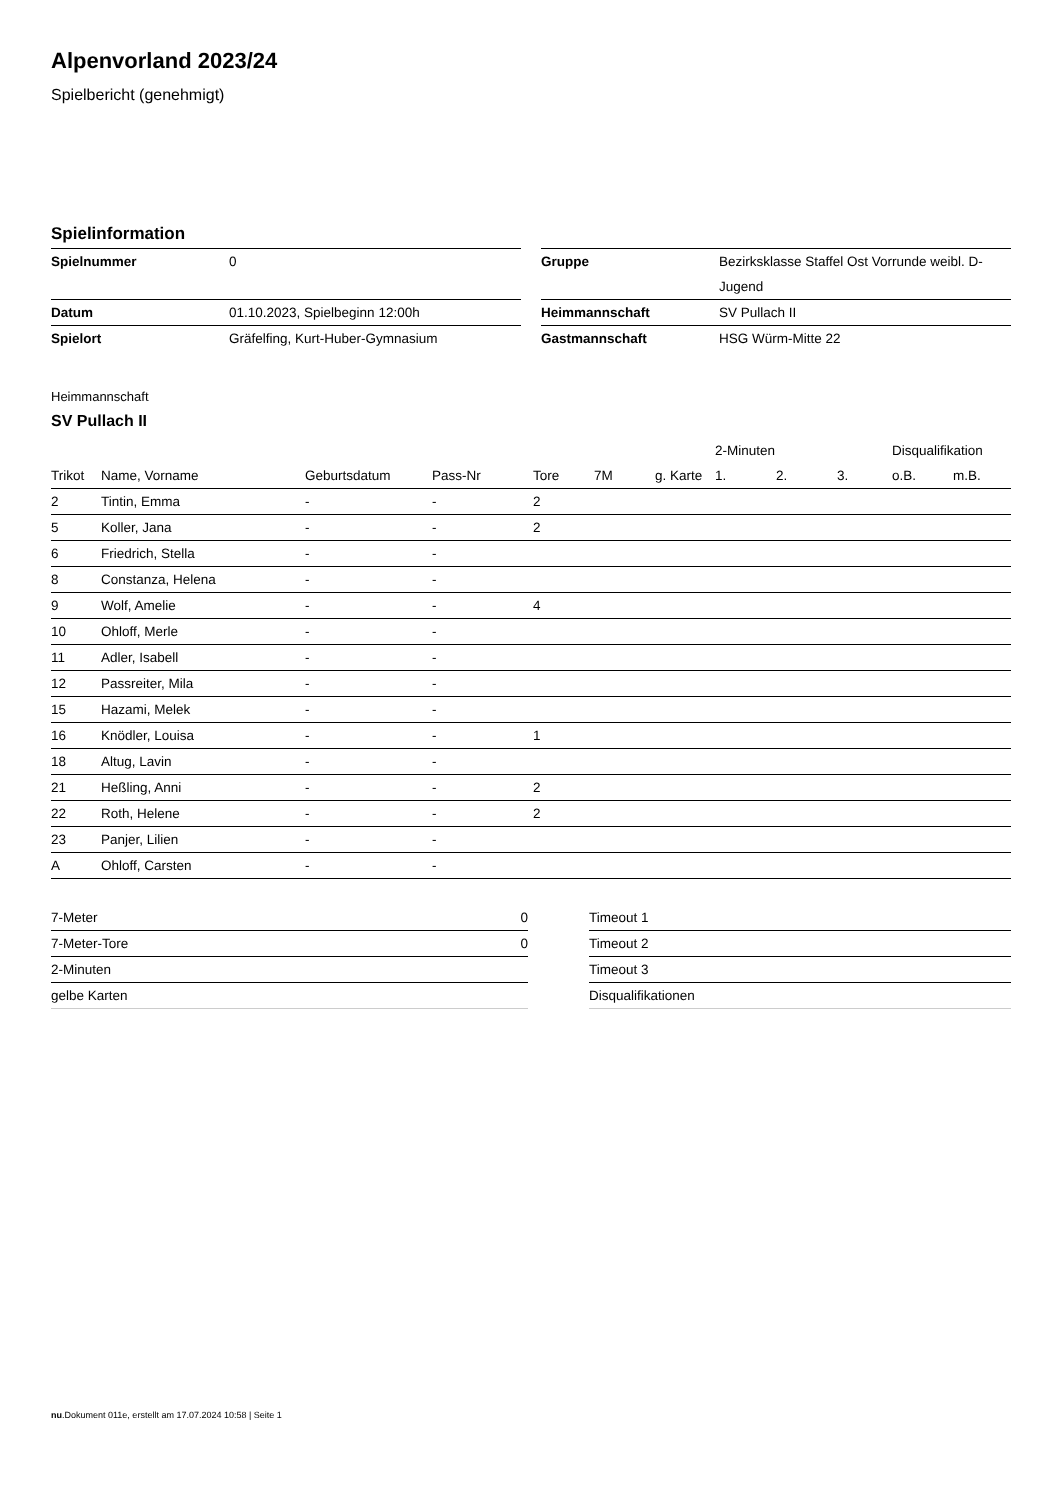Alpenvorland 2023/24
Spielbericht (genehmigt)
Spielinformation
| Spielnummer | 0 |
| Datum | 01.10.2023, Spielbeginn 12:00h |
| Spielort | Gräfelfing, Kurt-Huber-Gymnasium |
| Gruppe | Bezirksklasse Staffel Ost Vorrunde weibl. D-Jugend |
| Heimmannschaft | SV Pullach II |
| Gastmannschaft | HSG Würm-Mitte 22 |
Heimmannschaft
SV Pullach II
| | | | | | | | 2-Minuten | | | Disqualifikation | |
| --- | --- | --- | --- | --- | --- | --- | --- | --- | --- | --- | --- |
| Trikot | Name, Vorname | Geburtsdatum | Pass-Nr | Tore | 7M | g. Karte | 1. | 2. | 3. | o.B. | m.B. |
| 2 | Tintin, Emma | - | - | 2 | | | | | | | |
| 5 | Koller, Jana | - | - | 2 | | | | | | | |
| 6 | Friedrich, Stella | - | - | | | | | | | | |
| 8 | Constanza, Helena | - | - | | | | | | | | |
| 9 | Wolf, Amelie | - | - | 4 | | | | | | | |
| 10 | Ohloff, Merle | - | - | | | | | | | | |
| 11 | Adler, Isabell | - | - | | | | | | | | |
| 12 | Passreiter, Mila | - | - | | | | | | | | |
| 15 | Hazami, Melek | - | - | | | | | | | | |
| 16 | Knödler, Louisa | - | - | 1 | | | | | | | |
| 18 | Altug, Lavin | - | - | | | | | | | | |
| 21 | Heßling, Anni | - | - | 2 | | | | | | | |
| 22 | Roth, Helene | - | - | 2 | | | | | | | |
| 23 | Panjer, Lilien | - | - | | | | | | | | |
| A | Ohloff, Carsten | - | - | | | | | | | | |
| 7-Meter | 0 |
| 7-Meter-Tore | 0 |
| 2-Minuten | |
| gelbe Karten | |
| Timeout 1 |
| Timeout 2 |
| Timeout 3 |
| Disqualifikationen |
nu.Dokument 011e, erstellt am 17.07.2024 10:58 | Seite 1